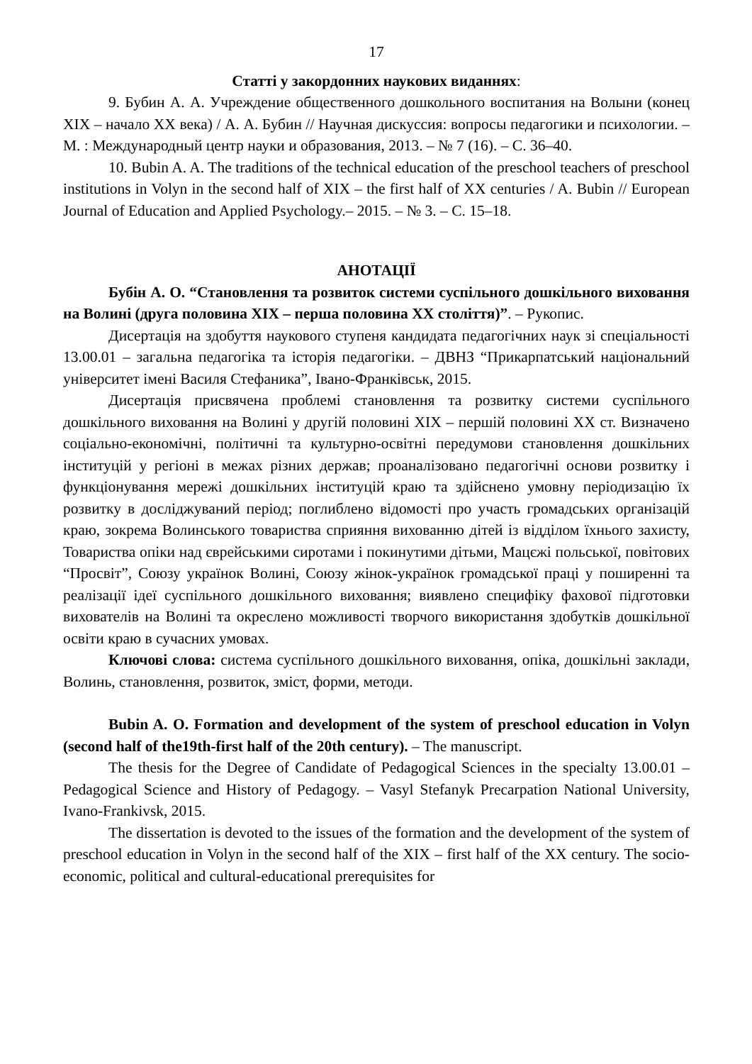17
Статті у закордонних наукових виданнях:
9. Бубин А. А. Учреждение общественного дошкольного воспитания на Волыни (конец XIX – начало XX века) / А. А. Бубин // Научная дискуссия: вопросы педагогики и психологии. – М. : Международный центр науки и образования, 2013. – № 7 (16). – С. 36–40.
10. Bubin A. A. The traditions of the technical education of the preschool teachers of preschool institutions in Volyn in the second half of XIX – the first half of XX centuries / A. Bubin // European Journal of Education and Applied Psychology.– 2015. – № 3. – С. 15–18.
АНОТАЦІЇ
Бубін А. О. “Становлення та розвиток системи суспільного дошкільного виховання на Волині (друга половина ХІХ – перша половина ХХ століття)”. – Рукопис.
Дисертація на здобуття наукового ступеня кандидата педагогічних наук зі спеціальності 13.00.01 – загальна педагогіка та історія педагогіки. – ДВНЗ “Прикарпатський національний університет імені Василя Стефаника”, Івано-Франківськ, 2015.
Дисертація присвячена проблемі становлення та розвитку системи суспільного дошкільного виховання на Волині у другій половині ХІХ – першій половині ХХ ст. Визначено соціально-економічні, політичні та культурно-освітні передумови становлення дошкільних інституцій у регіоні в межах різних держав; проаналізовано педагогічні основи розвитку і функціонування мережі дошкільних інституцій краю та здійснено умовну періодизацію їх розвитку в досліджуваний період; поглиблено відомості про участь громадських організацій краю, зокрема Волинського товариства сприяння вихованню дітей із відділом їхнього захисту, Товариства опіки над єврейськими сиротами і покинутими дітьми, Мацєжі польської, повітових “Просвіт”, Союзу українок Волині, Союзу жінок-українок громадської праці у поширенні та реалізації ідеї суспільного дошкільного виховання; виявлено специфіку фахової підготовки вихователів на Волині та окреслено можливості творчого використання здобутків дошкільної освіти краю в сучасних умовах.
Ключові слова: система суспільного дошкільного виховання, опіка, дошкільні заклади, Волинь, становлення, розвиток, зміст, форми, методи.
Bubin A. O. Formation and development of the system of preschool education in Volyn (second half of the19th-first half of the 20th century). – The manuscript.
The thesis for the Degree of Candidate of Pedagogical Sciences in the specialty 13.00.01 – Pedagogical Science and History of Pedagogy. – Vasyl Stefanyk Precarpation National University, Ivano-Frankivsk, 2015.
The dissertation is devoted to the issues of the formation and the development of the system of preschool education in Volyn in the second half of the XIX – first half of the XX century. The socio-economic, political and cultural-educational prerequisites for